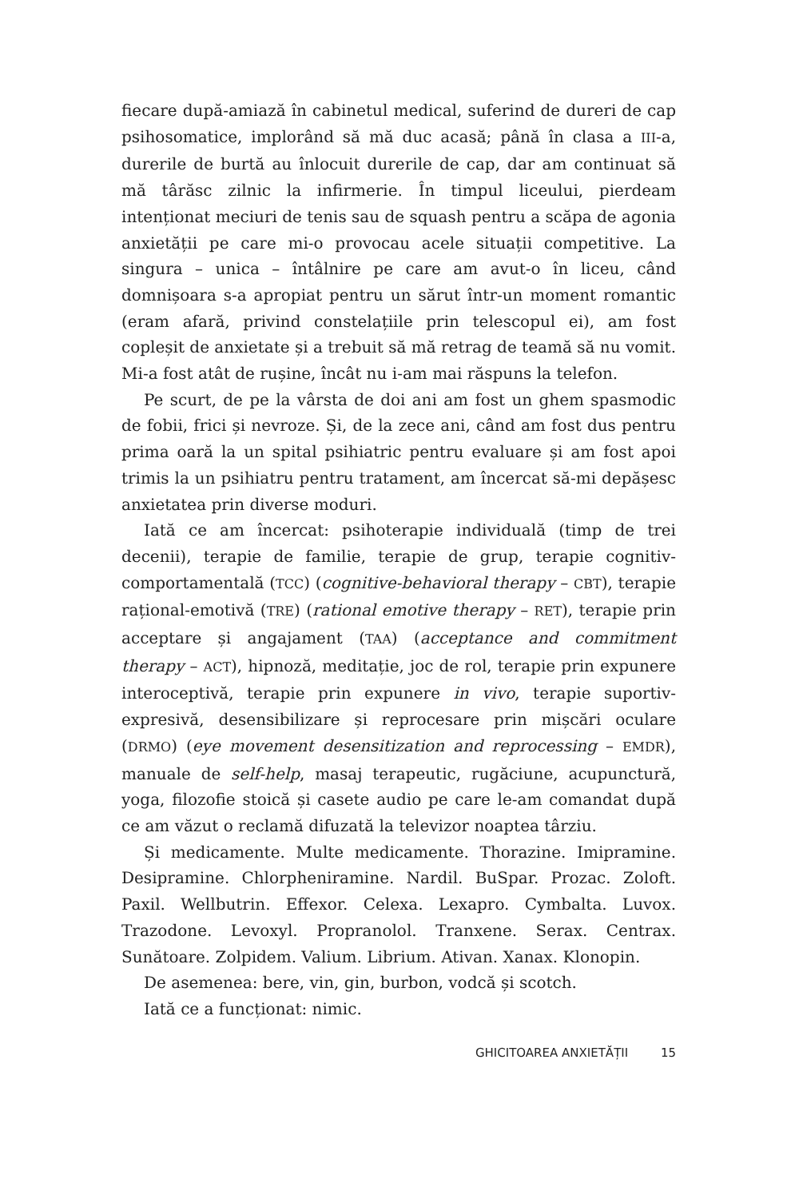fiecare după-amiază în cabinetul medical, suferind de dureri de cap psihosomatice, implorând să mă duc acasă; până în clasa a III-a, durerile de burtă au înlocuit durerile de cap, dar am continuat să mă târăsc zilnic la infirmerie. În timpul liceului, pierdeam intenționat meciuri de tenis sau de squash pentru a scăpa de agonia anxietății pe care mi-o provocau acele situații competitive. La singura – unica – întâlnire pe care am avut-o în liceu, când domnișoara s-a apropiat pentru un sărut într-un moment romantic (eram afară, privind constelațiile prin telescopul ei), am fost copleșit de anxietate și a trebuit să mă retrag de teamă să nu vomit. Mi-a fost atât de rușine, încât nu i-am mai răspuns la telefon.
Pe scurt, de pe la vârsta de doi ani am fost un ghem spasmodic de fobii, frici și nevroze. Și, de la zece ani, când am fost dus pentru prima oară la un spital psihiatric pentru evaluare și am fost apoi trimis la un psihiatru pentru tratament, am încercat să-mi depășesc anxietatea prin diverse moduri.
Iată ce am încercat: psihoterapie individuală (timp de trei decenii), terapie de familie, terapie de grup, terapie cognitiv-comportamentală (TCC) (cognitive-behavioral therapy – CBT), terapie rațional-emotivă (TRE) (rational emotive therapy – RET), terapie prin acceptare și angajament (TAA) (acceptance and commitment therapy – ACT), hipnoză, meditație, joc de rol, terapie prin expunere interoceptivă, terapie prin expunere in vivo, terapie suportiv-expresivă, desensibilizare și reprocesare prin mișcări oculare (DRMO) (eye movement desensitization and reprocessing – EMDR), manuale de self-help, masaj terapeutic, rugăciune, acupunctură, yoga, filozofie stoică și casete audio pe care le-am comandat după ce am văzut o reclamă difuzată la televizor noaptea târziu.
Și medicamente. Multe medicamente. Thorazine. Imipramine. Desipramine. Chlorpheniramine. Nardil. BuSpar. Prozac. Zoloft. Paxil. Wellbutrin. Effexor. Celexa. Lexapro. Cymbalta. Luvox. Trazodone. Levoxyl. Propranolol. Tranxene. Serax. Centrax. Sunătoare. Zolpidem. Valium. Librium. Ativan. Xanax. Klonopin.
De asemenea: bere, vin, gin, burbon, vodcă și scotch.
Iată ce a funcționat: nimic.
GHICITOAREA ANXIETĂȚII 15